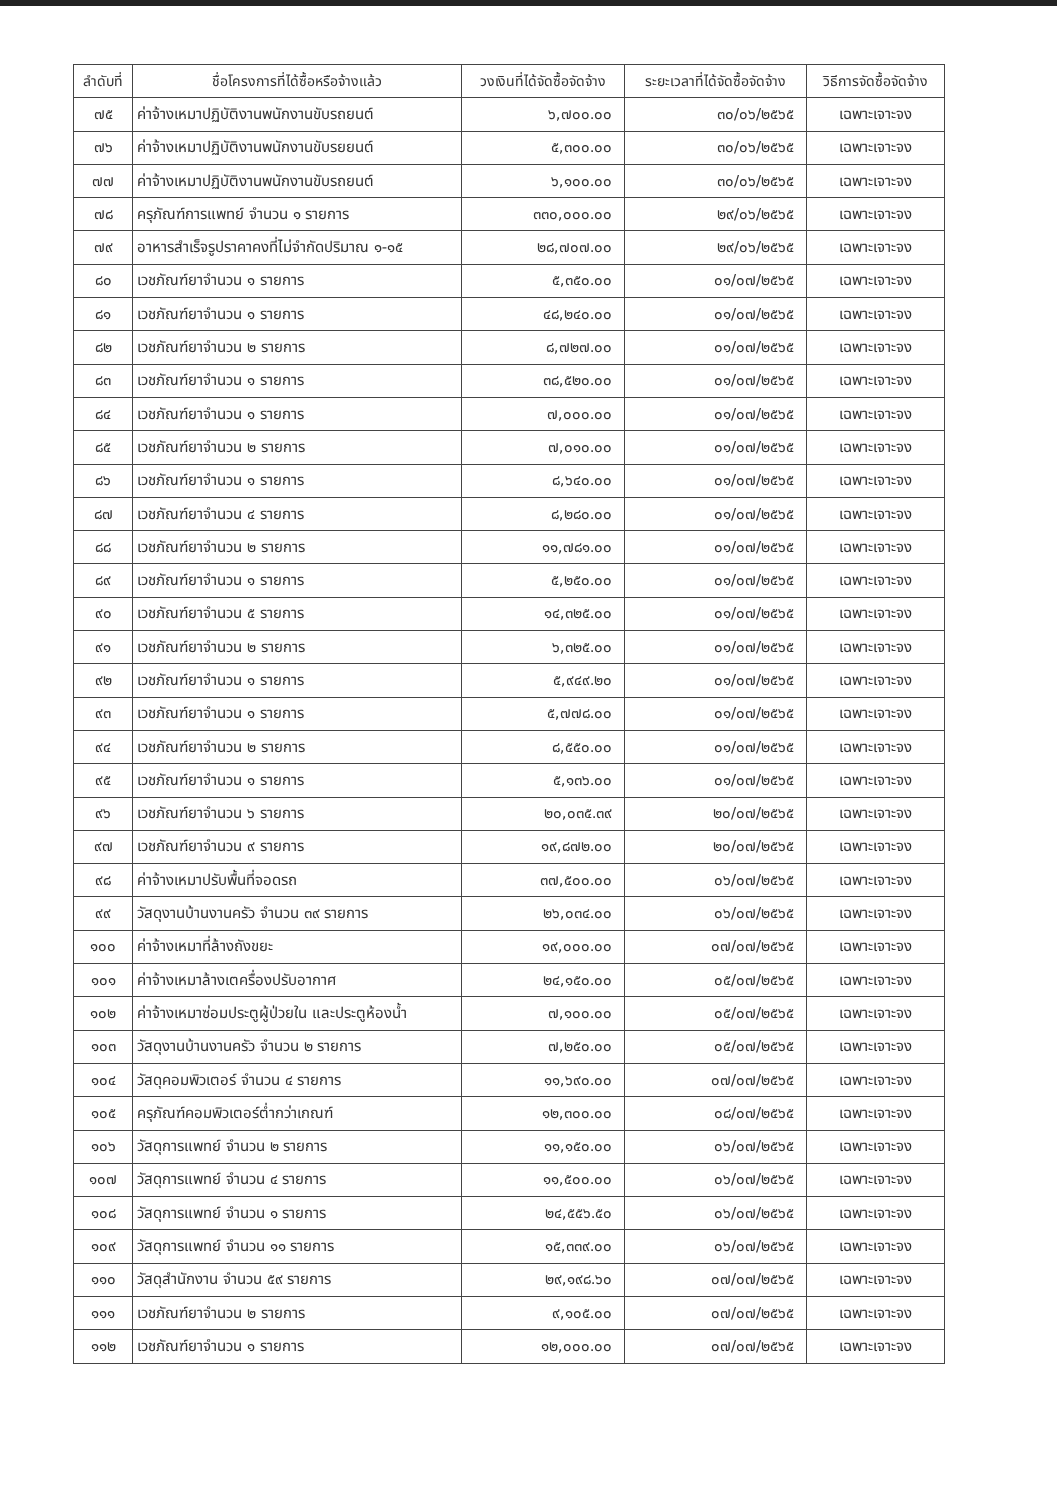| ลำดับที่ | ชื่อโครงการที่ได้ซื้อหรือจ้างแล้ว | วงเงินที่ได้จัดซื้อจัดจ้าง | ระยะเวลาที่ได้จัดซื้อจัดจ้าง | วิธีการจัดซื้อจัดจ้าง |
| --- | --- | --- | --- | --- |
| ๗๕ | ค่าจ้างเหมาปฏิบัติงานพนักงานขับรถยนต์ | ๖,๗๐๐.๐๐ | ๓๐/๐๖/๒๕๖๕ | เฉพาะเจาะจง |
| ๗๖ | ค่าจ้างเหมาปฏิบัติงานพนักงานขับรยยนต์ | ๕,๓๐๐.๐๐ | ๓๐/๐๖/๒๕๖๕ | เฉพาะเจาะจง |
| ๗๗ | ค่าจ้างเหมาปฏิบัติงานพนักงานขับรถยนต์ | ๖,๑๐๐.๐๐ | ๓๐/๐๖/๒๕๖๕ | เฉพาะเจาะจง |
| ๗๘ | ครุภัณฑ์การแพทย์ จำนวน ๑ รายการ | ๓๓๐,๐๐๐.๐๐ | ๒๙/๐๖/๒๕๖๕ | เฉพาะเจาะจง |
| ๗๙ | อาหารสำเร็จรูปราคาคงที่ไม่จำกัดปริมาณ ๑-๑๕ | ๒๘,๗๐๗.๐๐ | ๒๙/๐๖/๒๕๖๕ | เฉพาะเจาะจง |
| ๘๐ | เวชภัณฑ์ยาจำนวน ๑ รายการ | ๕,๓๕๐.๐๐ | ๐๑/๐๗/๒๕๖๕ | เฉพาะเจาะจง |
| ๘๑ | เวชภัณฑ์ยาจำนวน ๑ รายการ | ๔๘,๒๔๐.๐๐ | ๐๑/๐๗/๒๕๖๕ | เฉพาะเจาะจง |
| ๘๒ | เวชภัณฑ์ยาจำนวน ๒ รายการ | ๘,๗๒๗.๐๐ | ๐๑/๐๗/๒๕๖๕ | เฉพาะเจาะจง |
| ๘๓ | เวชภัณฑ์ยาจำนวน ๑ รายการ | ๓๘,๕๒๐.๐๐ | ๐๑/๐๗/๒๕๖๕ | เฉพาะเจาะจง |
| ๘๔ | เวชภัณฑ์ยาจำนวน ๑ รายการ | ๗,๐๐๐.๐๐ | ๐๑/๐๗/๒๕๖๕ | เฉพาะเจาะจง |
| ๘๕ | เวชภัณฑ์ยาจำนวน ๒ รายการ | ๗,๐๑๐.๐๐ | ๐๑/๐๗/๒๕๖๕ | เฉพาะเจาะจง |
| ๘๖ | เวชภัณฑ์ยาจำนวน ๑ รายการ | ๘,๖๔๐.๐๐ | ๐๑/๐๗/๒๕๖๕ | เฉพาะเจาะจง |
| ๘๗ | เวชภัณฑ์ยาจำนวน ๔ รายการ | ๘,๒๘๐.๐๐ | ๐๑/๐๗/๒๕๖๕ | เฉพาะเจาะจง |
| ๘๘ | เวชภัณฑ์ยาจำนวน ๒ รายการ | ๑๑,๗๘๑.๐๐ | ๐๑/๐๗/๒๕๖๕ | เฉพาะเจาะจง |
| ๘๙ | เวชภัณฑ์ยาจำนวน ๑ รายการ | ๕,๒๕๐.๐๐ | ๐๑/๐๗/๒๕๖๕ | เฉพาะเจาะจง |
| ๙๐ | เวชภัณฑ์ยาจำนวน ๕ รายการ | ๑๔,๓๒๕.๐๐ | ๐๑/๐๗/๒๕๖๕ | เฉพาะเจาะจง |
| ๙๑ | เวชภัณฑ์ยาจำนวน ๒ รายการ | ๖,๓๒๕.๐๐ | ๐๑/๐๗/๒๕๖๕ | เฉพาะเจาะจง |
| ๙๒ | เวชภัณฑ์ยาจำนวน ๑ รายการ | ๕,๙๔๙.๒๐ | ๐๑/๐๗/๒๕๖๕ | เฉพาะเจาะจง |
| ๙๓ | เวชภัณฑ์ยาจำนวน ๑ รายการ | ๕,๗๗๘.๐๐ | ๐๑/๐๗/๒๕๖๕ | เฉพาะเจาะจง |
| ๙๔ | เวชภัณฑ์ยาจำนวน ๒ รายการ | ๘,๕๕๐.๐๐ | ๐๑/๐๗/๒๕๖๕ | เฉพาะเจาะจง |
| ๙๕ | เวชภัณฑ์ยาจำนวน ๑ รายการ | ๕,๑๓๖.๐๐ | ๐๑/๐๗/๒๕๖๕ | เฉพาะเจาะจง |
| ๙๖ | เวชภัณฑ์ยาจำนวน ๖ รายการ | ๒๐,๐๓๕.๓๙ | ๒๐/๐๗/๒๕๖๕ | เฉพาะเจาะจง |
| ๙๗ | เวชภัณฑ์ยาจำนวน ๙ รายการ | ๑๙,๘๗๒.๐๐ | ๒๐/๐๗/๒๕๖๕ | เฉพาะเจาะจง |
| ๙๘ | ค่าจ้างเหมาปรับพื้นที่จอดรถ | ๓๗,๕๐๐.๐๐ | ๐๖/๐๗/๒๕๖๕ | เฉพาะเจาะจง |
| ๙๙ | วัสดุงานบ้านงานครัว จำนวน ๓๙ รายการ | ๒๖,๐๓๔.๐๐ | ๐๖/๐๗/๒๕๖๕ | เฉพาะเจาะจง |
| ๑๐๐ | ค่าจ้างเหมาที่ล้างถังขยะ | ๑๙,๐๐๐.๐๐ | ๐๗/๐๗/๒๕๖๕ | เฉพาะเจาะจง |
| ๑๐๑ | ค่าจ้างเหมาล้างเตครื่องปรับอากาศ | ๒๔,๑๕๐.๐๐ | ๐๕/๐๗/๒๕๖๕ | เฉพาะเจาะจง |
| ๑๐๒ | ค่าจ้างเหมาซ่อมประตูผู้ป่วยใน และประตูห้องน้ำ | ๗,๑๐๐.๐๐ | ๐๕/๐๗/๒๕๖๕ | เฉพาะเจาะจง |
| ๑๐๓ | วัสดุงานบ้านงานครัว จำนวน ๒ รายการ | ๗,๒๕๐.๐๐ | ๐๕/๐๗/๒๕๖๕ | เฉพาะเจาะจง |
| ๑๐๔ | วัสดุคอมพิวเตอร์ จำนวน ๔ รายการ | ๑๑,๖๙๐.๐๐ | ๐๗/๐๗/๒๕๖๕ | เฉพาะเจาะจง |
| ๑๐๕ | ครุภัณฑ์คอมพิวเตอร์ต่ำกว่าเกณฑ์ | ๑๒,๓๐๐.๐๐ | ๐๘/๐๗/๒๕๖๕ | เฉพาะเจาะจง |
| ๑๐๖ | วัสดุการแพทย์ จำนวน ๒ รายการ | ๑๑,๑๕๐.๐๐ | ๐๖/๐๗/๒๕๖๕ | เฉพาะเจาะจง |
| ๑๐๗ | วัสดุการแพทย์ จำนวน ๔ รายการ | ๑๑,๕๐๐.๐๐ | ๐๖/๐๗/๒๕๖๕ | เฉพาะเจาะจง |
| ๑๐๘ | วัสดุการแพทย์ จำนวน ๑ รายการ | ๒๔,๕๕๖.๕๐ | ๐๖/๐๗/๒๕๖๕ | เฉพาะเจาะจง |
| ๑๐๙ | วัสดุการแพทย์ จำนวน ๑๑ รายการ | ๑๕,๓๓๙.๐๐ | ๐๖/๐๗/๒๕๖๕ | เฉพาะเจาะจง |
| ๑๑๐ | วัสดุสำนักงาน จำนวน ๕๙ รายการ | ๒๙,๑๙๘.๖๐ | ๐๗/๐๗/๒๕๖๕ | เฉพาะเจาะจง |
| ๑๑๑ | เวชภัณฑ์ยาจำนวน ๒ รายการ | ๙,๑๐๕.๐๐ | ๐๗/๐๗/๒๕๖๕ | เฉพาะเจาะจง |
| ๑๑๒ | เวชภัณฑ์ยาจำนวน ๑ รายการ | ๑๒,๐๐๐.๐๐ | ๐๗/๐๗/๒๕๖๕ | เฉพาะเจาะจง |